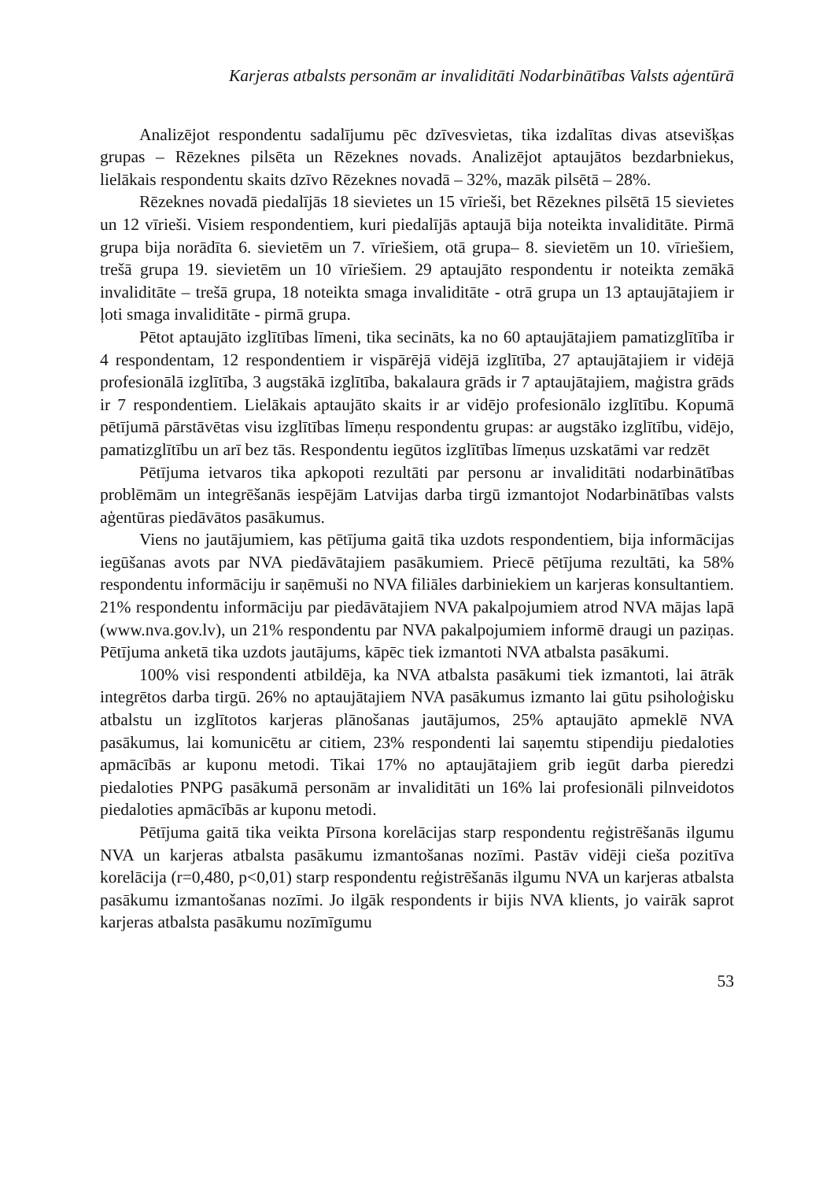Karjeras atbalsts personām ar invaliditāti Nodarbinātības Valsts aģentūrā
Analizējot respondentu sadalījumu pēc dzīvesvietas, tika izdalītas divas atsevišķas grupas – Rēzeknes pilsēta un Rēzeknes novads. Analizējot aptaujātos bezdarbniekus, lielākais respondentu skaits dzīvo Rēzeknes novadā – 32%, mazāk pilsētā – 28%.
Rēzeknes novadā piedalījās 18 sievietes un 15 vīrieši, bet Rēzeknes pilsētā 15 sievietes un 12 vīrieši. Visiem respondentiem, kuri piedalījās aptaujā bija noteikta invaliditāte. Pirmā grupa bija norādīta 6. sievietēm un 7. vīriešiem, otā grupa– 8. sievietēm un 10. vīriešiem, trešā grupa 19. sievietēm un 10 vīriešiem. 29 aptaujāto respondentu ir noteikta zemākā invaliditāte – trešā grupa, 18 noteikta smaga invaliditāte - otrā grupa un 13 aptaujātajiem ir ļoti smaga invaliditāte - pirmā grupa.
Pētot aptaujāto izglītības līmeni, tika secināts, ka no 60 aptaujātajiem pamatizglītība ir 4 respondentam, 12 respondentiem ir vispārējā vidējā izglītība, 27 aptaujātajiem ir vidējā profesionālā izglītība, 3 augstākā izglītība, bakalaura grāds ir 7 aptaujātajiem, maģistra grāds ir 7 respondentiem. Lielākais aptaujāto skaits ir ar vidējo profesionālo izglītību. Kopumā pētījumā pārstāvētas visu izglītības līmeņu respondentu grupas: ar augstāko izglītību, vidējo, pamatizglītību un arī bez tās. Respondentu iegūtos izglītības līmeņus uzskatāmi var redzēt
Pētījuma ietvaros tika apkopoti rezultāti par personu ar invaliditāti nodarbinātības problēmām un integrēšanās iespējām Latvijas darba tirgū izmantojot Nodarbinātības valsts aģentūras piedāvātos pasākumus.
Viens no jautājumiem, kas pētījuma gaitā tika uzdots respondentiem, bija informācijas iegūšanas avots par NVA piedāvātajiem pasākumiem. Priecē pētījuma rezultāti, ka 58% respondentu informāciju ir saņēmuši no NVA filiāles darbiniekiem un karjeras konsultantiem. 21% respondentu informāciju par piedāvātajiem NVA pakalpojumiem atrod NVA mājas lapā (www.nva.gov.lv), un 21% respondentu par NVA pakalpojumiem informē draugi un paziņas. Pētījuma anketā tika uzdots jautājums, kāpēc tiek izmantoti NVA atbalsta pasākumi.
100% visi respondenti atbildēja, ka NVA atbalsta pasākumi tiek izmantoti, lai ātrāk integrētos darba tirgū. 26% no aptaujātajiem NVA pasākumus izmanto lai gūtu psiholoģisku atbalstu un izglītotos karjeras plānošanas jautājumos, 25% aptaujāto apmeklē NVA pasākumus, lai komunicētu ar citiem, 23% respondenti lai saņemtu stipendiju piedaloties apmācībās ar kuponu metodi. Tikai 17% no aptaujātajiem grib iegūt darba pieredzi piedaloties PNPG pasākumā personām ar invaliditāti un 16% lai profesionāli pilnveidotos piedaloties apmācībās ar kuponu metodi.
Pētījuma gaitā tika veikta Pīrsona korelācijas starp respondentu reģistrēšanās ilgumu NVA un karjeras atbalsta pasākumu izmantošanas nozīmi. Pastāv vidēji cieša pozitīva korelācija (r=0,480, p<0,01) starp respondentu reģistrēšanās ilgumu NVA un karjeras atbalsta pasākumu izmantošanas nozīmi. Jo ilgāk respondents ir bijis NVA klients, jo vairāk saprot karjeras atbalsta pasākumu nozīmīgumu
53